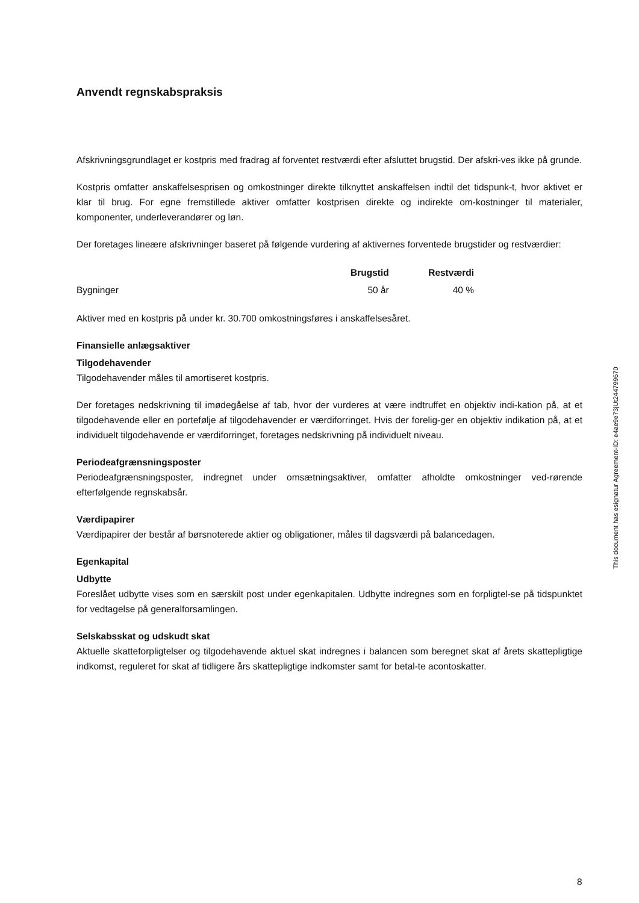Anvendt regnskabspraksis
Afskrivningsgrundlaget er kostpris med fradrag af forventet restværdi efter afsluttet brugstid. Der afskri-ves ikke på grunde.
Kostpris omfatter anskaffelsesprisen og omkostninger direkte tilknyttet anskaffelsen indtil det tidspunk-t, hvor aktivet er klar til brug. For egne fremstillede aktiver omfatter kostprisen direkte og indirekte om-kostninger til materialer, komponenter, underleverandører og løn.
Der foretages lineære afskrivninger baseret på følgende vurdering af aktivernes forventede brugstider og restværdier:
| | Brugstid | Restværdi |
| --- | --- | --- |
| Bygninger | 50 år | 40 % |
Aktiver med en kostpris på under kr. 30.700 omkostningsføres i anskaffelsesåret.
Finansielle anlægsaktiver
Tilgodehavender
Tilgodehavender måles til amortiseret kostpris.
Der foretages nedskrivning til imødegåelse af tab, hvor der vurderes at være indtruffet en objektiv indi-kation på, at et tilgodehavende eller en portefølje af tilgodehavender er værdiforringet. Hvis der forelig-ger en objektiv indikation på, at et individuelt tilgodehavende er værdiforringet, foretages nedskrivning på individuelt niveau.
Periodeafgrænsningsposter
Periodeafgrænsningsposter, indregnet under omsætningsaktiver, omfatter afholdte omkostninger ved-rørende efterfølgende regnskabsår.
Værdipapirer
Værdipapirer der består af børsnoterede aktier og obligationer, måles til dagsværdi på balancedagen.
Egenkapital
Udbytte
Foreslået udbytte vises som en særskilt post under egenkapitalen. Udbytte indregnes som en forpligtel-se på tidspunktet for vedtagelse på generalforsamlingen.
Selskabsskat og udskudt skat
Aktuelle skatteforpligtelser og tilgodehavende aktuel skat indregnes i balancen som beregnet skat af årets skattepligtige indkomst, reguleret for skat af tidligere års skattepligtige indkomster samt for betal-te acontoskatter.
This document has esignatur Agreement-ID: e4ae9e73jUt244799670
8